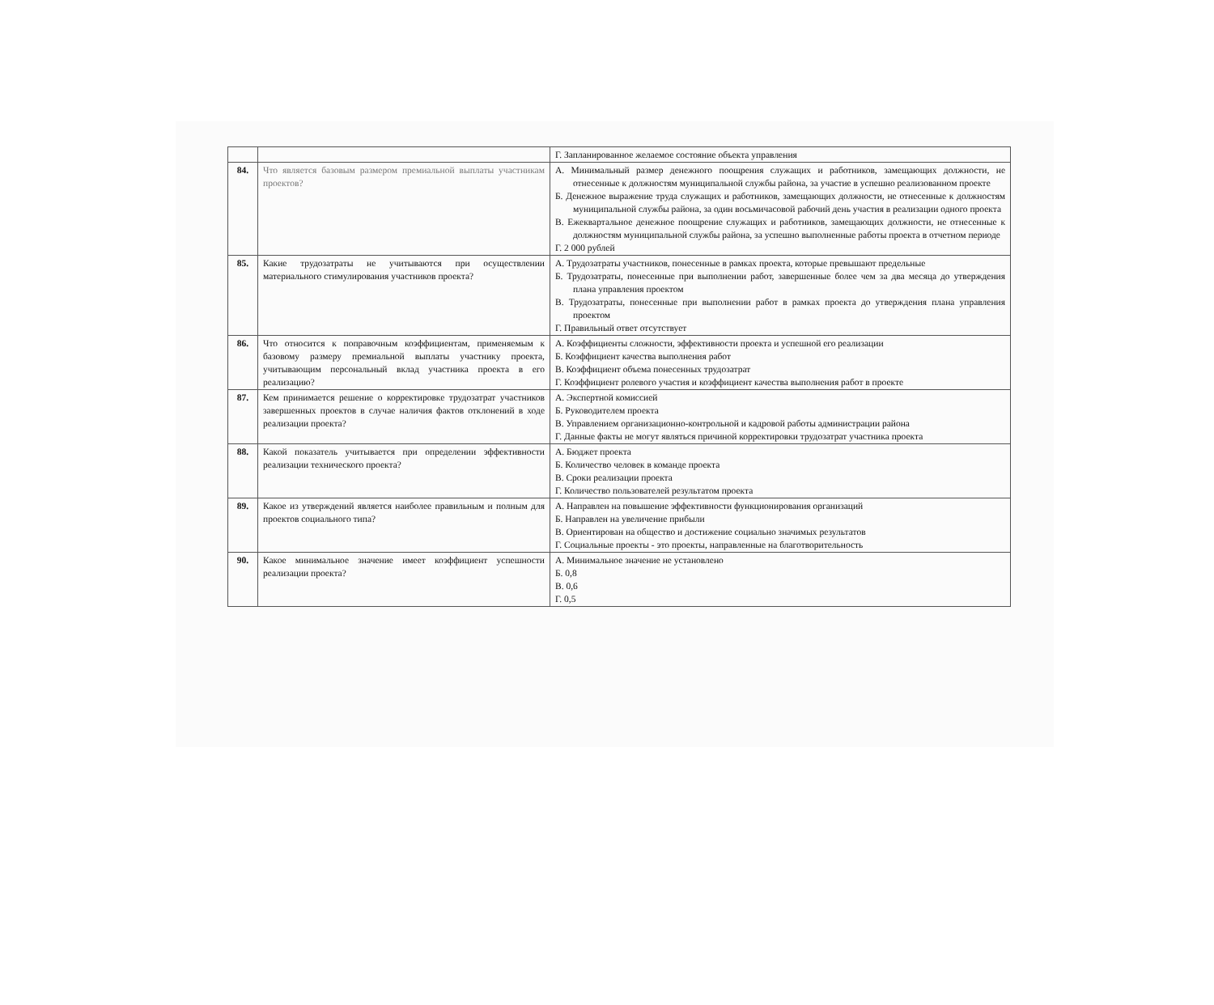| | | Г. Запланированное желаемое состояние объекта управления |
| 84. | Что является базовым размером премиальной выплаты участникам проектов? | А. Минимальный размер денежного поощрения служащих и работников, замещающих должности, не отнесенные к должностям муниципальной службы района, за участие в успешно реализованном проекте Б. Денежное выражение труда служащих и работников, замещающих должности, не отнесенные к должностям муниципальной службы района, за один восьмичасовой рабочий день участия в реализации одного проекта В. Ежеквартальное денежное поощрение служащих и работников, замещающих должности, не отнесенные к должностям муниципальной службы района, за успешно выполненные работы проекта в отчетном периоде Г. 2 000 рублей |
| 85. | Какие трудозатраты не учитываются при осуществлении материального стимулирования участников проекта? | А. Трудозатраты участников, понесенные в рамках проекта, которые превышают предельные Б. Трудозатраты, понесенные при выполнении работ, завершенные более чем за два месяца до утверждения плана управления проектом В. Трудозатраты, понесенные при выполнении работ в рамках проекта до утверждения плана управления проектом Г. Правильный ответ отсутствует |
| 86. | Что относится к поправочным коэффициентам, применяемым к базовому размеру премиальной выплаты участнику проекта, учитывающим персональный вклад участника проекта в его реализацию? | А. Коэффициенты сложности, эффективности проекта и успешной его реализации Б. Коэффициент качества выполнения работ В. Коэффициент объема понесенных трудозатрат Г. Коэффициент ролевого участия и коэффициент качества выполнения работ в проекте |
| 87. | Кем принимается решение о корректировке трудозатрат участников завершенных проектов в случае наличия фактов отклонений в ходе реализации проекта? | А. Экспертной комиссией Б. Руководителем проекта В. Управлением организационно-контрольной и кадровой работы администрации района Г. Данные факты не могут являться причиной корректировки трудозатрат участника проекта |
| 88. | Какой показатель учитывается при определении эффективности реализации технического проекта? | А. Бюджет проекта Б. Количество человек в команде проекта В. Сроки реализации проекта Г. Количество пользователей результатом проекта |
| 89. | Какое из утверждений является наиболее правильным и полным для проектов социального типа? | А. Направлен на повышение эффективности функционирования организаций Б. Направлен на увеличение прибыли В. Ориентирован на общество и достижение социально значимых результатов Г. Социальные проекты - это проекты, направленные на благотворительность |
| 90. | Какое минимальное значение имеет коэффициент успешности реализации проекта? | А. Минимальное значение не установлено Б. 0,8 В. 0,6 Г. 0,5 |